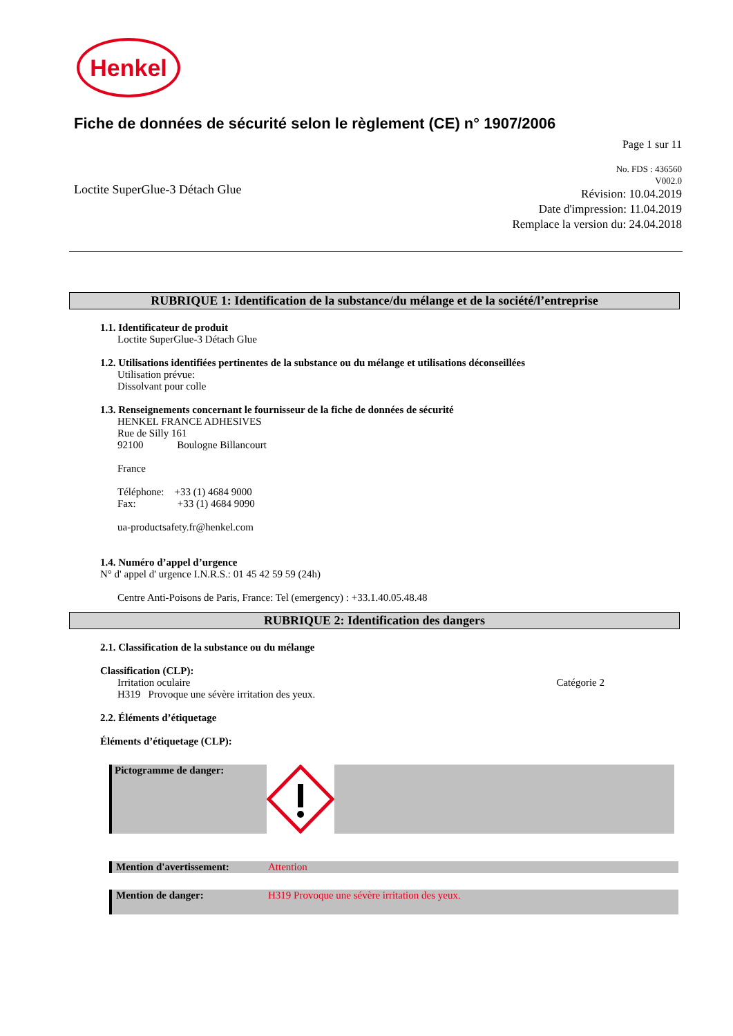Henkel
Fiche de données de sécurité selon le règlement (CE) n° 1907/2006
Page 1 sur 11
Loctite SuperGlue-3 Détach Glue
No. FDS : 436560
V002.0
Révision: 10.04.2019
Date d'impression: 11.04.2019
Remplace la version du: 24.04.2018
RUBRIQUE 1: Identification de la substance/du mélange et de la société/l’entreprise
1.1. Identificateur de produit
Loctite SuperGlue-3 Détach Glue
1.2. Utilisations identifiées pertinentes de la substance ou du mélange et utilisations déconseillées
Utilisation prévue:
Dissolvant pour colle
1.3. Renseignements concernant le fournisseur de la fiche de données de sécurité
HENKEL FRANCE ADHESIVES
Rue de Silly 161
92100 Boulogne Billancourt
France
Téléphone: +33 (1) 4684 9000
Fax: +33 (1) 4684 9090
ua-productsafety.fr@henkel.com
1.4. Numéro d’appel d’urgence
N° d' appel d' urgence I.N.R.S.: 01 45 42 59 59 (24h)
Centre Anti-Poisons de Paris, France: Tel (emergency) : +33.1.40.05.48.48
RUBRIQUE 2: Identification des dangers
2.1. Classification de la substance ou du mélange
Classification (CLP):
Irritation oculaire Catégorie 2
H319 Provoque une sévère irritation des yeux.
2.2. Éléments d’étiquetage
Éléments d’étiquetage (CLP):
Pictogramme de danger:
Mention d'avertissement: Attention
Mention de danger: H319 Provoque une sévère irritation des yeux.